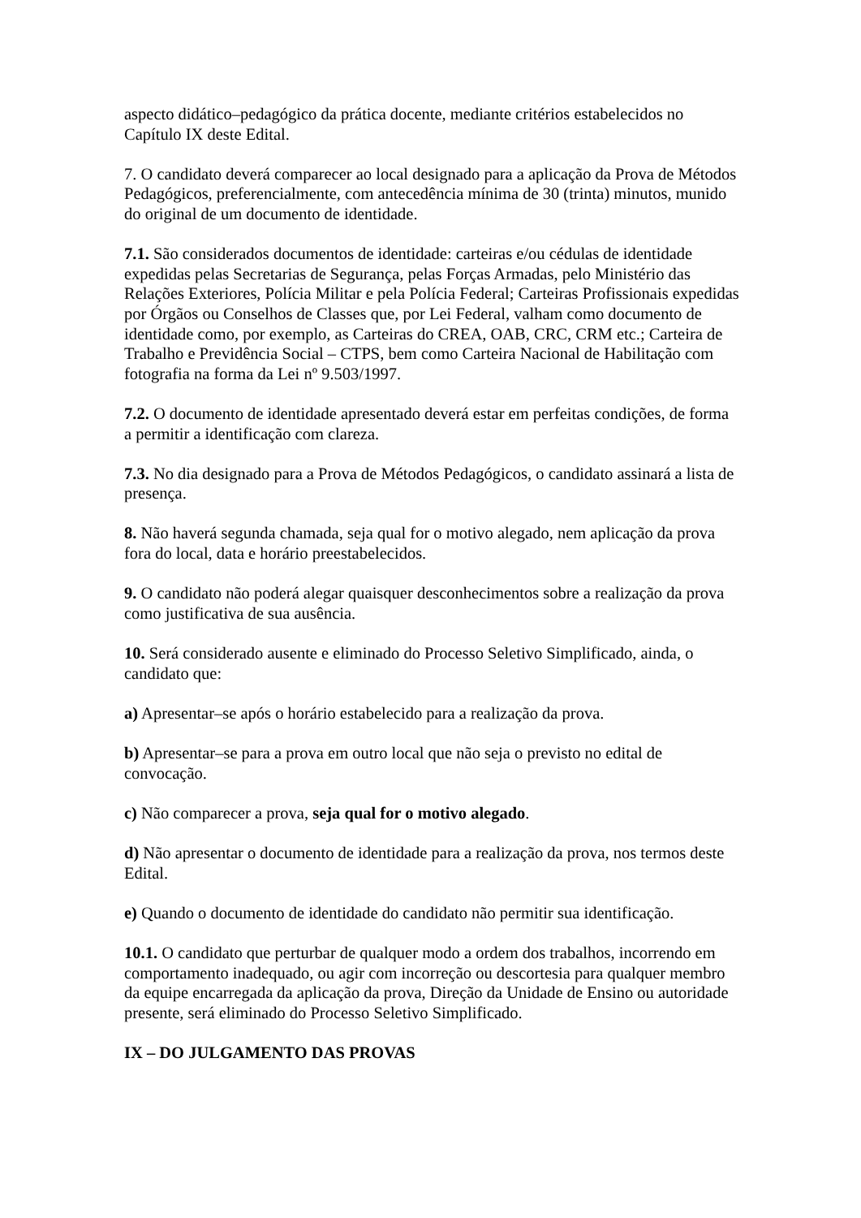aspecto didático–pedagógico da prática docente, mediante critérios estabelecidos no Capítulo IX deste Edital.
7. O candidato deverá comparecer ao local designado para a aplicação da Prova de Métodos Pedagógicos, preferencialmente, com antecedência mínima de 30 (trinta) minutos, munido do original de um documento de identidade.
7.1. São considerados documentos de identidade: carteiras e/ou cédulas de identidade expedidas pelas Secretarias de Segurança, pelas Forças Armadas, pelo Ministério das Relações Exteriores, Polícia Militar e pela Polícia Federal; Carteiras Profissionais expedidas por Órgãos ou Conselhos de Classes que, por Lei Federal, valham como documento de identidade como, por exemplo, as Carteiras do CREA, OAB, CRC, CRM etc.; Carteira de Trabalho e Previdência Social – CTPS, bem como Carteira Nacional de Habilitação com fotografia na forma da Lei nº 9.503/1997.
7.2. O documento de identidade apresentado deverá estar em perfeitas condições, de forma a permitir a identificação com clareza.
7.3. No dia designado para a Prova de Métodos Pedagógicos, o candidato assinará a lista de presença.
8. Não haverá segunda chamada, seja qual for o motivo alegado, nem aplicação da prova fora do local, data e horário preestabelecidos.
9. O candidato não poderá alegar quaisquer desconhecimentos sobre a realização da prova como justificativa de sua ausência.
10. Será considerado ausente e eliminado do Processo Seletivo Simplificado, ainda, o candidato que:
a) Apresentar–se após o horário estabelecido para a realização da prova.
b) Apresentar–se para a prova em outro local que não seja o previsto no edital de convocação.
c) Não comparecer a prova, seja qual for o motivo alegado.
d) Não apresentar o documento de identidade para a realização da prova, nos termos deste Edital.
e) Quando o documento de identidade do candidato não permitir sua identificação.
10.1. O candidato que perturbar de qualquer modo a ordem dos trabalhos, incorrendo em comportamento inadequado, ou agir com incorreção ou descortesia para qualquer membro da equipe encarregada da aplicação da prova, Direção da Unidade de Ensino ou autoridade presente, será eliminado do Processo Seletivo Simplificado.
IX – DO JULGAMENTO DAS PROVAS